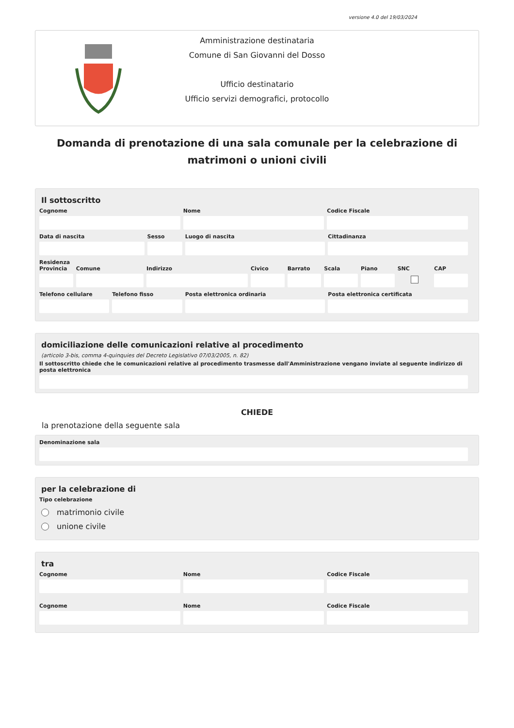versione 4.0 del 19/03/2024
Amministrazione destinataria
Comune di San Giovanni del Dosso
Ufficio destinatario
Ufficio servizi demografici, protocollo
Domanda di prenotazione di una sala comunale per la celebrazione di matrimoni o unioni civili
Il sottoscritto
Cognome Nome Codice Fiscale
Data di nascita Sesso Luogo di nascita Cittadinanza
Residenza
Provincia Comune Indirizzo Civico Barrato Scala Piano SNC CAP
Telefono cellulare Telefono fisso Posta elettronica ordinaria Posta elettronica certificata
domiciliazione delle comunicazioni relative al procedimento
(articolo 3-bis, comma 4-quinquies del Decreto Legislativo 07/03/2005, n. 82)
Il sottoscritto chiede che le comunicazioni relative al procedimento trasmesse dall'Amministrazione vengano inviate al seguente indirizzo di posta elettronica
CHIEDE
la prenotazione della seguente sala
Denominazione sala
per la celebrazione di
Tipo celebrazione
matrimonio civile
unione civile
tra
Cognome Nome Codice Fiscale
Cognome Nome Codice Fiscale